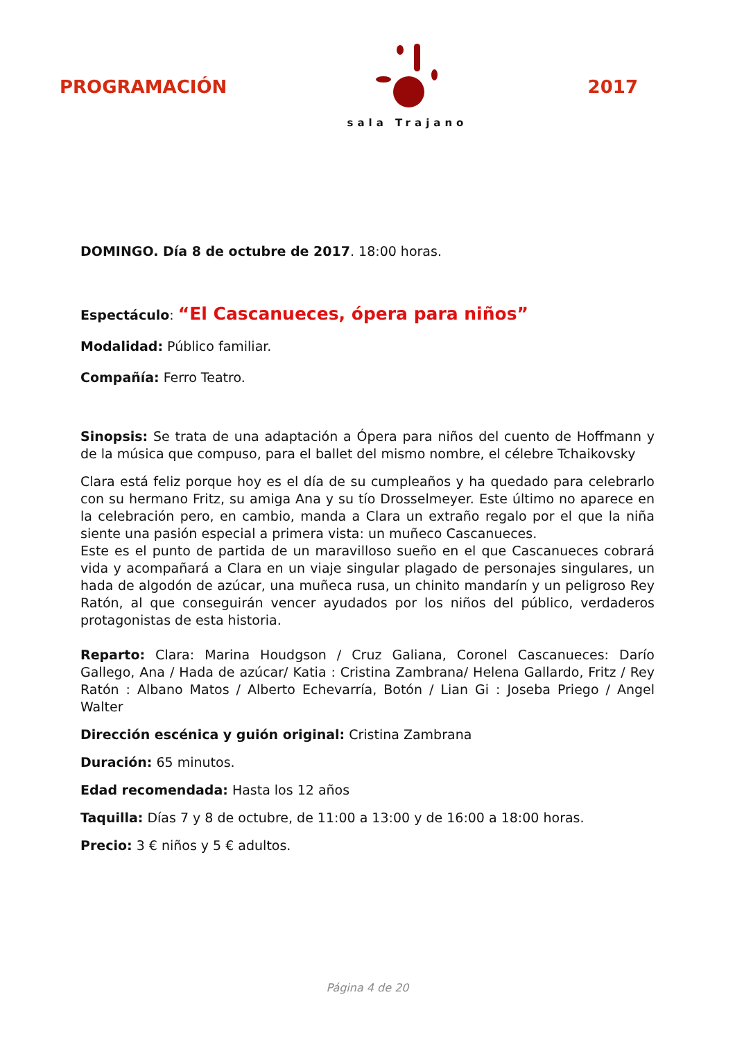PROGRAMACIÓN
sala Trajano
2017
DOMINGO. Día 8 de octubre de 2017. 18:00 horas.
Espectáculo: “El Cascanueces, ópera para niños”
Modalidad: Público familiar.
Compañía: Ferro Teatro.
Sinopsis: Se trata de una adaptación a Ópera para niños del cuento de Hoffmann y de la música que compuso, para el ballet del mismo nombre, el célebre Tchaikovsky
Clara está feliz porque hoy es el día de su cumpleaños y ha quedado para celebrarlo con su hermano Fritz, su amiga Ana y su tío Drosselmeyer. Este último no aparece en la celebración pero, en cambio, manda a Clara un extraño regalo por el que la niña siente una pasión especial a primera vista: un muñeco Cascanueces.
Este es el punto de partida de un maravilloso sueño en el que Cascanueces cobrará vida y acompañará a Clara en un viaje singular plagado de personajes singulares, un hada de algodón de azúcar, una muñeca rusa, un chinito mandarín y un peligroso Rey Ratón, al que conseguirán vencer ayudados por los niños del público, verdaderos protagonistas de esta historia.
Reparto: Clara: Marina Houdgson / Cruz Galiana, Coronel Cascanueces: Darío Gallego, Ana / Hada de azúcar/ Katia : Cristina Zambrana/ Helena Gallardo, Fritz / Rey Ratón : Albano Matos / Alberto Echevarría, Botón / Lian Gi : Joseba Priego / Angel Walter
Dirección escénica y guión original: Cristina Zambrana
Duración: 65 minutos.
Edad recomendada: Hasta los 12 años
Taquilla: Días 7 y 8 de octubre, de 11:00 a 13:00 y de 16:00 a 18:00 horas.
Precio: 3 € niños y 5 € adultos.
Página 4 de 20